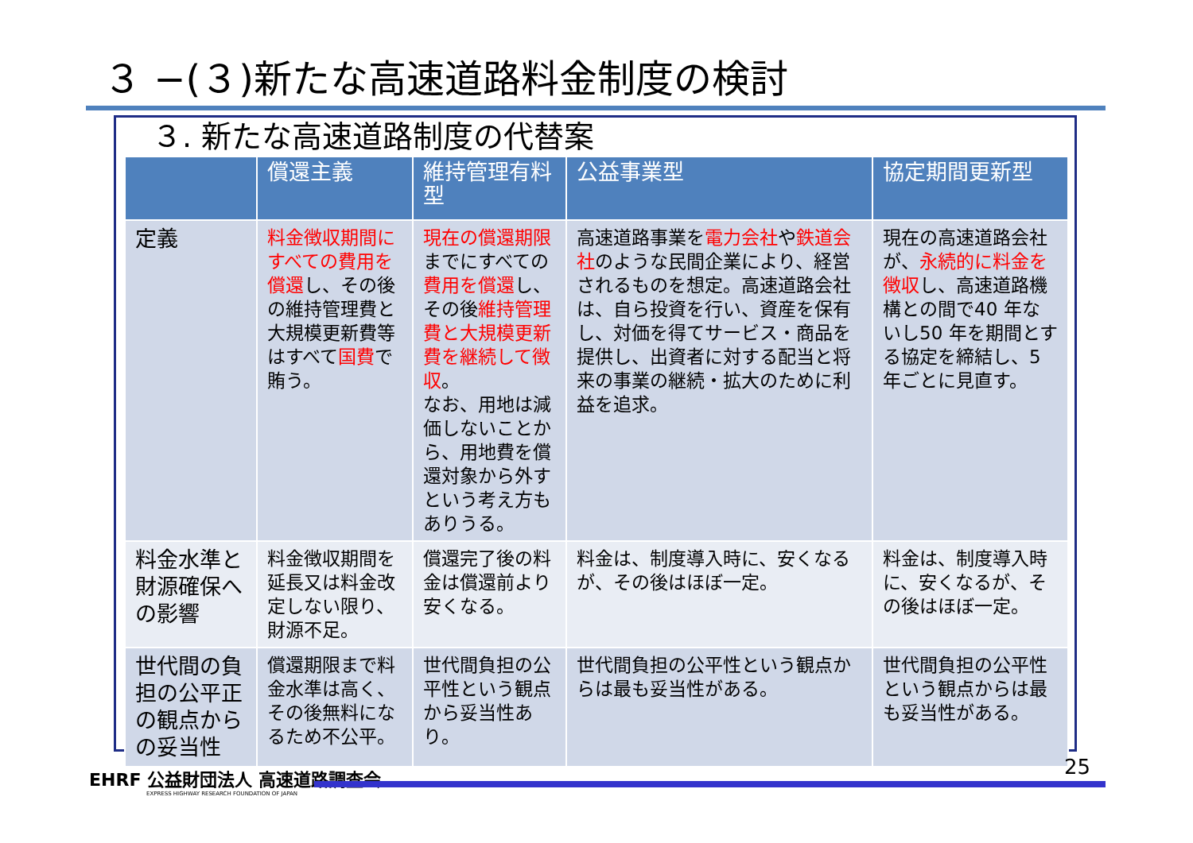３ −(３)新たな高速道路料金制度の検討
３. 新たな高速道路制度の代替案
| | 償還主義 | 維持管理有料型 | 公益事業型 | 協定期間更新型 |
| --- | --- | --- | --- | --- |
| 定義 | 料金徴収期間にすべての費用を償還 し、その後の維持管理費と大規模更新費等はすべて 国費 で賄う。 | 現在の償還期限 までにすべての 費用を償還 し、その後 維持管理費と大規模更新費を継続して徴収 。 なお、用地は減価しないことから、用地費を償還対象から外すという考え方もありうる。 | 高速道路事業を 電力会社 や 鉄道会社 のような民間企業により、経営されるものを想定。高速道路会社は、自ら投資を行い、資産を保有し、対価を得てサービス・商品を提供し、出資者に対する配当と将来の事業の継続・拡大のために利益を追求。 | 現在の高速道路会社が、 永続的に料金を徴収 し、高速道路機構との間で40 年ないし50 年を期間とする協定を締結し、5 年ごとに見直す。 |
| 料金水準と財源確保への影響 | 料金徴収期間を延長又は料金改定しない限り、財源不足。 | 償還完了後の料金は償還前より安くなる。 | 料金は、制度導入時に、安くなるが、その後はほぼ一定。 | 料金は、制度導入時に、安くなるが、その後はほぼ一定。 |
| 世代間の負担の公平正の観点からの妥当性 | 償還期限まで料金水準は高く、その後無料になるため不公平。 | 世代間負担の公平性という観点から妥当性あり。 | 世代間負担の公平性という観点からは最も妥当性がある。 | 世代間負担の公平性という観点からは最も妥当性がある。 |
EHRF 公益財団法人 高速道路調査会
EXPRESS HIGHWAY RESEARCH FOUNDATION OF JAPAN
25